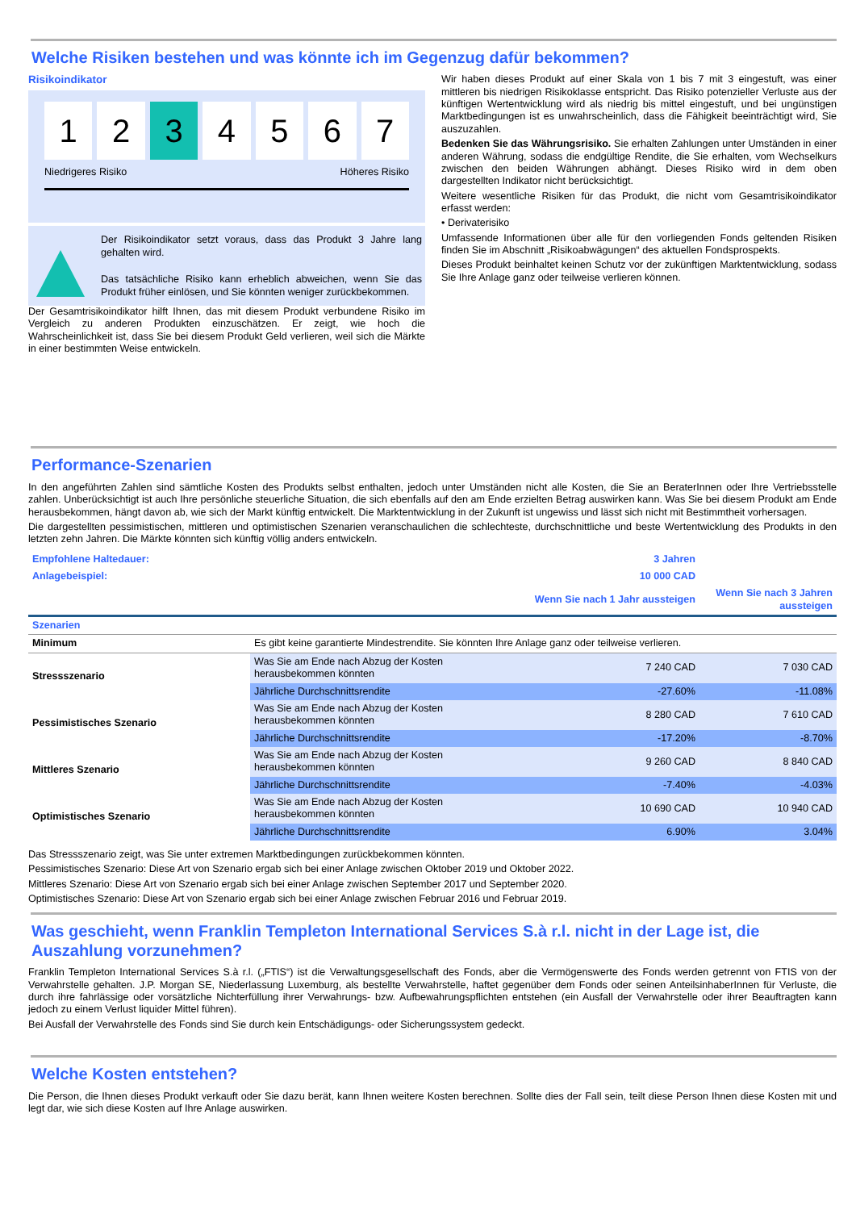Welche Risiken bestehen und was könnte ich im Gegenzug dafür bekommen?
Risikoindikator
1 2 3 4 5 6 7
Niedrigeres Risiko Höheres Risiko
Der Risikoindikator setzt voraus, dass das Produkt 3 Jahre lang gehalten wird.
Das tatsächliche Risiko kann erheblich abweichen, wenn Sie das Produkt früher einlösen, und Sie könnten weniger zurückbekommen.
Der Gesamtrisikoindikator hilft Ihnen, das mit diesem Produkt verbundene Risiko im Vergleich zu anderen Produkten einzuschätzen. Er zeigt, wie hoch die Wahrscheinlichkeit ist, dass Sie bei diesem Produkt Geld verlieren, weil sich die Märkte in einer bestimmten Weise entwickeln.
Wir haben dieses Produkt auf einer Skala von 1 bis 7 mit 3 eingestuft, was einer mittleren bis niedrigen Risikoklasse entspricht. Das Risiko potenzieller Verluste aus der künftigen Wertentwicklung wird als niedrig bis mittel eingestuft, und bei ungünstigen Marktbedingungen ist es unwahrscheinlich, dass die Fähigkeit beeinträchtigt wird, Sie auszuzahlen.
Bedenken Sie das Währungsrisiko. Sie erhalten Zahlungen unter Umständen in einer anderen Währung, sodass die endgültige Rendite, die Sie erhalten, vom Wechselkurs zwischen den beiden Währungen abhängt. Dieses Risiko wird in dem oben dargestellten Indikator nicht berücksichtigt.
Weitere wesentliche Risiken für das Produkt, die nicht vom Gesamtrisikoindikator erfasst werden:
• Derivaterisiko
Umfassende Informationen über alle für den vorliegenden Fonds geltenden Risiken finden Sie im Abschnitt „Risikoabwägungen“ des aktuellen Fondsprospekts.
Dieses Produkt beinhaltet keinen Schutz vor der zukünftigen Marktentwicklung, sodass Sie Ihre Anlage ganz oder teilweise verlieren können.
Performance-Szenarien
In den angeführten Zahlen sind sämtliche Kosten des Produkts selbst enthalten, jedoch unter Umständen nicht alle Kosten, die Sie an BeraterInnen oder Ihre Vertriebsstelle zahlen. Unberücksichtigt ist auch Ihre persönliche steuerliche Situation, die sich ebenfalls auf den am Ende erzielten Betrag auswirken kann. Was Sie bei diesem Produkt am Ende herausbekommen, hängt davon ab, wie sich der Markt künftig entwickelt. Die Marktentwicklung in der Zukunft ist ungewiss und lässt sich nicht mit Bestimmtheit vorhersagen.
Die dargestellten pessimistischen, mittleren und optimistischen Szenarien veranschaulichen die schlechteste, durchschnittliche und beste Wertentwicklung des Produkts in den letzten zehn Jahren. Die Märkte könnten sich künftig völlig anders entwickeln.
| Empfohlene Haltedauer: | | 3 Jahren | |
| Anlagebeispiel: | | 10 000 CAD | |
| | | Wenn Sie nach 1 Jahr aussteigen | Wenn Sie nach 3 Jahren aussteigen |
| Szenarien | | | |
| Minimum | Es gibt keine garantierte Mindestrendite. Sie könnten Ihre Anlage ganz oder teilweise verlieren. | | |
| Stressszenario | Was Sie am Ende nach Abzug der Kosten herausbekommen könnten | 7 240 CAD | 7 030 CAD |
| | Jährliche Durchschnittsrendite | -27.60% | -11.08% |
| Pessimistisches Szenario | Was Sie am Ende nach Abzug der Kosten herausbekommen könnten | 8 280 CAD | 7 610 CAD |
| | Jährliche Durchschnittsrendite | -17.20% | -8.70% |
| Mittleres Szenario | Was Sie am Ende nach Abzug der Kosten herausbekommen könnten | 9 260 CAD | 8 840 CAD |
| | Jährliche Durchschnittsrendite | -7.40% | -4.03% |
| Optimistisches Szenario | Was Sie am Ende nach Abzug der Kosten herausbekommen könnten | 10 690 CAD | 10 940 CAD |
| | Jährliche Durchschnittsrendite | 6.90% | 3.04% |
Das Stressszenario zeigt, was Sie unter extremen Marktbedingungen zurückbekommen könnten.
Pessimistisches Szenario: Diese Art von Szenario ergab sich bei einer Anlage zwischen Oktober 2019 und Oktober 2022.
Mittleres Szenario: Diese Art von Szenario ergab sich bei einer Anlage zwischen September 2017 und September 2020.
Optimistisches Szenario: Diese Art von Szenario ergab sich bei einer Anlage zwischen Februar 2016 und Februar 2019.
Was geschieht, wenn Franklin Templeton International Services S.à r.l. nicht in der Lage ist, die Auszahlung vorzunehmen?
Franklin Templeton International Services S.à r.l. („FTIS“) ist die Verwaltungsgesellschaft des Fonds, aber die Vermögenswerte des Fonds werden getrennt von FTIS von der Verwahrstelle gehalten. J.P. Morgan SE, Niederlassung Luxemburg, als bestellte Verwahrstelle, haftet gegenüber dem Fonds oder seinen AnteilsinhaberInnen für Verluste, die durch ihre fahrlässige oder vorsätzliche Nichterfüllung ihrer Verwahrungs- bzw. Aufbewahrungspflichten entstehen (ein Ausfall der Verwahrstelle oder ihrer Beauftragten kann jedoch zu einem Verlust liquider Mittel führen).
Bei Ausfall der Verwahrstelle des Fonds sind Sie durch kein Entschädigungs- oder Sicherungssystem gedeckt.
Welche Kosten entstehen?
Die Person, die Ihnen dieses Produkt verkauft oder Sie dazu berät, kann Ihnen weitere Kosten berechnen. Sollte dies der Fall sein, teilt diese Person Ihnen diese Kosten mit und legt dar, wie sich diese Kosten auf Ihre Anlage auswirken.